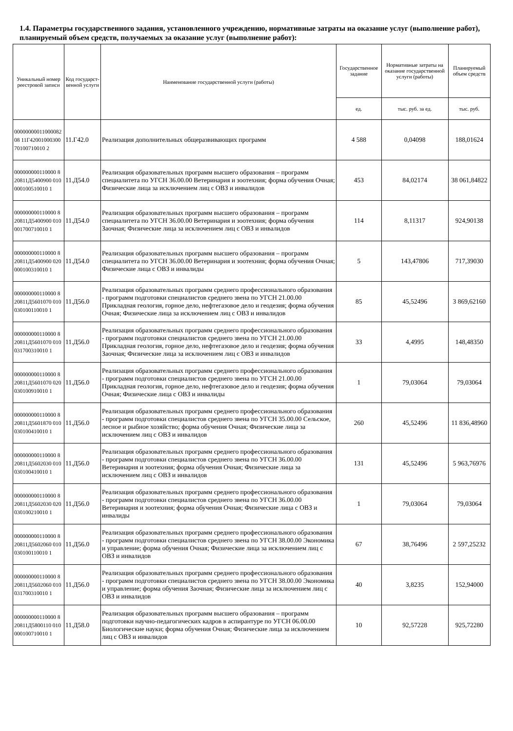1.4. Параметры государственного задания, установленного учреждению, нормативные затраты на оказание услуг (выполнение работ), планируемый объем средств, получаемых за оказание услуг (выполнение работ):
| Уникальный номер реестровой записи | Код государст-венной услуги | Наименование государственной услуги (работы) | Государственное задание | Нормативные затраты на оказание государственной услуги (работы) | Планируемый объем средств |
| --- | --- | --- | --- | --- | --- |
| | | | ед. | тыс. руб. за ед. | тыс. руб. |
| 0000000001100008208 11Г4200100030070100710010 2 | 11.Г42.0 | Реализация дополнительных общеразвивающих программ | 4 588 | 0,04098 | 188,01624 |
| 000000000110000 820811Д5400900 010000100510010 1 | 11.Д54.0 | Реализация образовательных программ высшего образования – программ специалитета по УГСН 36.00.00 Ветеринария и зоотехния; форма обучения Очная; Физические лица за исключением лиц с ОВЗ и инвалидов | 453 | 84,02174 | 38 061,84822 |
| 000000000110000 820811Д5400900 010001700710010 1 | 11.Д54.0 | Реализация образовательных программ высшего образования – программ специалитета по УГСН 36.00.00 Ветеринария и зоотехния; форма обучения Заочная; Физические лица за исключением лиц с ОВЗ и инвалидов | 114 | 8,11317 | 924,90138 |
| 000000000110000 820811Д5400900 020000100310010 1 | 11.Д54.0 | Реализация образовательных программ высшего образования – программ специалитета по УГСН 36.00.00 Ветеринария и зоотехния; форма обучения Очная; Физические лица с ОВЗ и инвалиды | 5 | 143,47806 | 717,39030 |
| 000000000110000 820811Д5601070 010030100110010 1 | 11.Д56.0 | Реализация образовательных программ среднего профессионального образования - программ подготовки специалистов среднего звена по УГСН 21.00.00 Прикладная геология, горное дело, нефтегазовое дело и геодезия; форма обучения Очная; Физические лица за исключением лиц с ОВЗ и инвалидов | 85 | 45,52496 | 3 869,62160 |
| 000000000110000 820811Д5601070 010031700310010 1 | 11.Д56.0 | Реализация образовательных программ среднего профессионального образования - программ подготовки специалистов среднего звена по УГСН 21.00.00 Прикладная геология, горное дело, нефтегазовое дело и геодезия; форма обучения Заочная; Физические лица за исключением лиц с ОВЗ и инвалидов | 33 | 4,4995 | 148,48350 |
| 000000000110000 820811Д5601070 020030100910010 1 | 11.Д56.0 | Реализация образовательных программ среднего профессионального образования - программ подготовки специалистов среднего звена по УГСН 21.00.00 Прикладная геология, горное дело, нефтегазовое дело и геодезия; форма обучения Очная; Физические лица с ОВЗ и инвалиды | 1 | 79,03064 | 79,03064 |
| 000000000110000 820811Д5601870 010030100410010 1 | 11.Д56.0 | Реализация образовательных программ среднего профессионального образования - программ подготовки специалистов среднего звена по УГСН 35.00.00 Сельское, лесное и рыбное хозяйство; форма обучения Очная; Физические лица за исключением лиц с ОВЗ и инвалидов | 260 | 45,52496 | 11 836,48960 |
| 000000000110000 820811Д5602030 010030100410010 1 | 11.Д56.0 | Реализация образовательных программ среднего профессионального образования - программ подготовки специалистов среднего звена по УГСН 36.00.00 Ветеринария и зоотехния; форма обучения Очная; Физические лица за исключением лиц с ОВЗ и инвалидов | 131 | 45,52496 | 5 963,76976 |
| 000000000110000 820811Д5602030 020030100210010 1 | 11.Д56.0 | Реализация образовательных программ среднего профессионального образования - программ подготовки специалистов среднего звена по УГСН 36.00.00 Ветеринария и зоотехния; форма обучения Очная; Физические лица с ОВЗ и инвалиды | 1 | 79,03064 | 79,03064 |
| 000000000110000 820811Д5602060 010030100110010 1 | 11.Д56.0 | Реализация образовательных программ среднего профессионального образования - программ подготовки специалистов среднего звена по УГСН 38.00.00 Экономика и управление; форма обучения Очная; Физические лица за исключением лиц с ОВЗ и инвалидов | 67 | 38,76496 | 2 597,25232 |
| 000000000110000 820811Д5602060 010031700310010 1 | 11.Д56.0 | Реализация образовательных программ среднего профессионального образования - программ подготовки специалистов среднего звена по УГСН 38.00.00 Экономика и управление; форма обучения Заочная; Физические лица за исключением лиц с ОВЗ и инвалидов | 40 | 3,8235 | 152,94000 |
| 000000000110000 820811Д5800110 010000100710010 1 | 11.Д58.0 | Реализация образовательных программ высшего образования – программ подготовки научно-педагогических кадров в аспирантуре по УГСН 06.00.00 Биологические науки; форма обучения Очная; Физические лица за исключением лиц с ОВЗ и инвалидов | 10 | 92,57228 | 925,72280 |